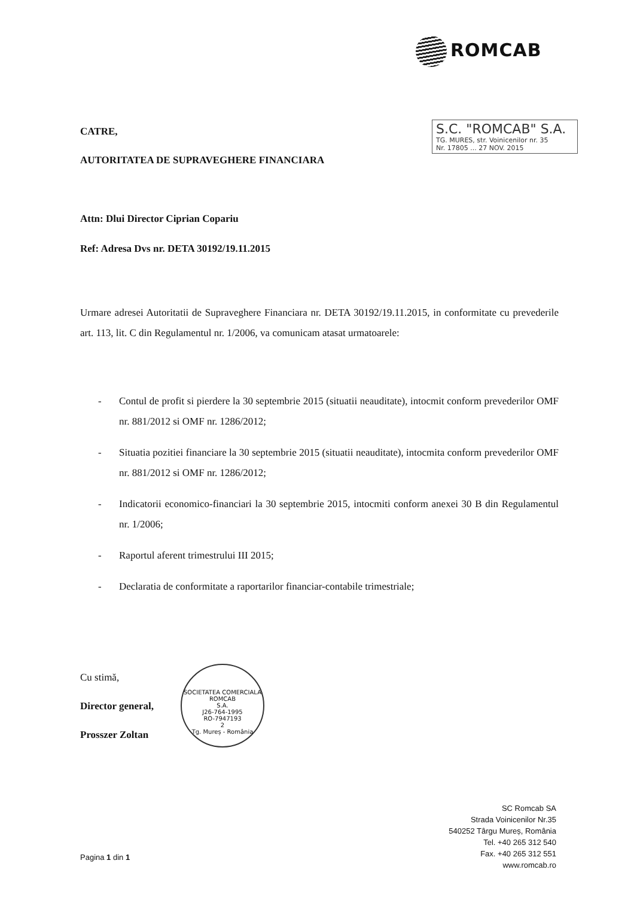ROMCAB
S.C. "ROMCAB" S.A.
TG. MURES, str. Voinicenilor nr. 35
Nr. 17805 ... 27 NOV. 2015
CATRE,
AUTORITATEA DE SUPRAVEGHERE FINANCIARA
Attn: Dlui Director Ciprian Copariu
Ref: Adresa Dvs nr. DETA 30192/19.11.2015
Urmare adresei Autoritatii de Supraveghere Financiara nr. DETA 30192/19.11.2015, in conformitate cu prevederile art. 113, lit. C din Regulamentul nr. 1/2006, va comunicam atasat urmatoarele:
- Contul de profit si pierdere la 30 septembrie 2015 (situatii neauditate), intocmit conform prevederilor OMF nr. 881/2012 si OMF nr. 1286/2012;
- Situatia pozitiei financiare la 30 septembrie 2015 (situatii neauditate), intocmita conform prevederilor OMF nr. 881/2012 si OMF nr. 1286/2012;
- Indicatorii economico-financiari la 30 septembrie 2015, intocmiti conform anexei 30 B din Regulamentul nr. 1/2006;
- Raportul aferent trimestrului III 2015;
- Declaratia de conformitate a raportarilor financiar-contabile trimestriale;
Cu stimă,
Director general,
Prosszer Zoltan
SOCIETATEA COMERCIALA
ROMCAB
S.A.
J26-764-1995
RO-7947193
2
Tg. Mureș - România
SC Romcab SA
Strada Voinicenilor Nr.35
540252 Târgu Mureș, România
Tel. +40 265 312 540
Fax. +40 265 312 551
www.romcab.ro
Pagina 1 din 1